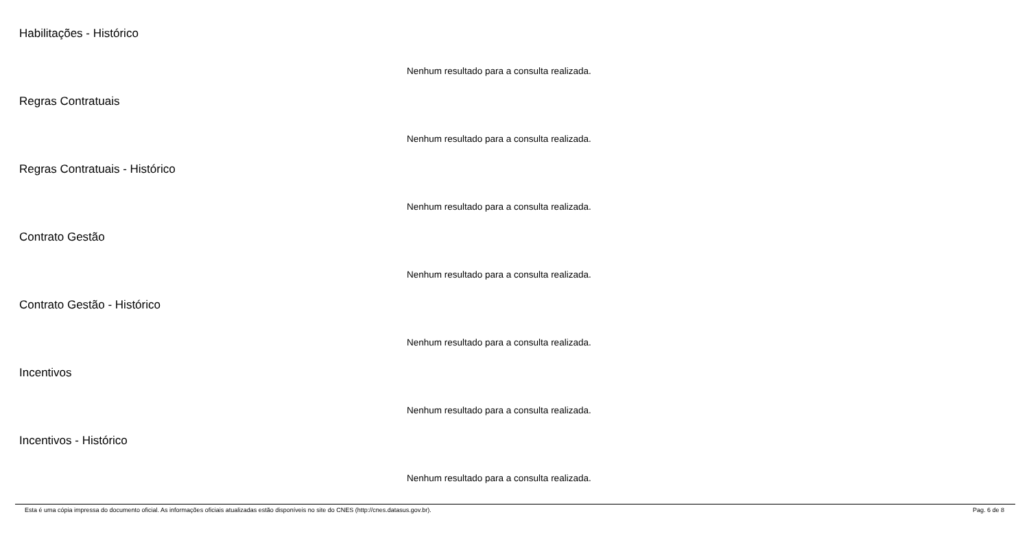Habilitações - Histórico
Nenhum resultado para a consulta realizada.
Regras Contratuais
Nenhum resultado para a consulta realizada.
Regras Contratuais - Histórico
Nenhum resultado para a consulta realizada.
Contrato Gestão
Nenhum resultado para a consulta realizada.
Contrato Gestão - Histórico
Nenhum resultado para a consulta realizada.
Incentivos
Nenhum resultado para a consulta realizada.
Incentivos - Histórico
Nenhum resultado para a consulta realizada.
Esta é uma cópia impressa do documento oficial. As informações oficiais atualizadas estão disponíveis no site do CNES (http://cnes.datasus.gov.br). Pag. 6 de 8